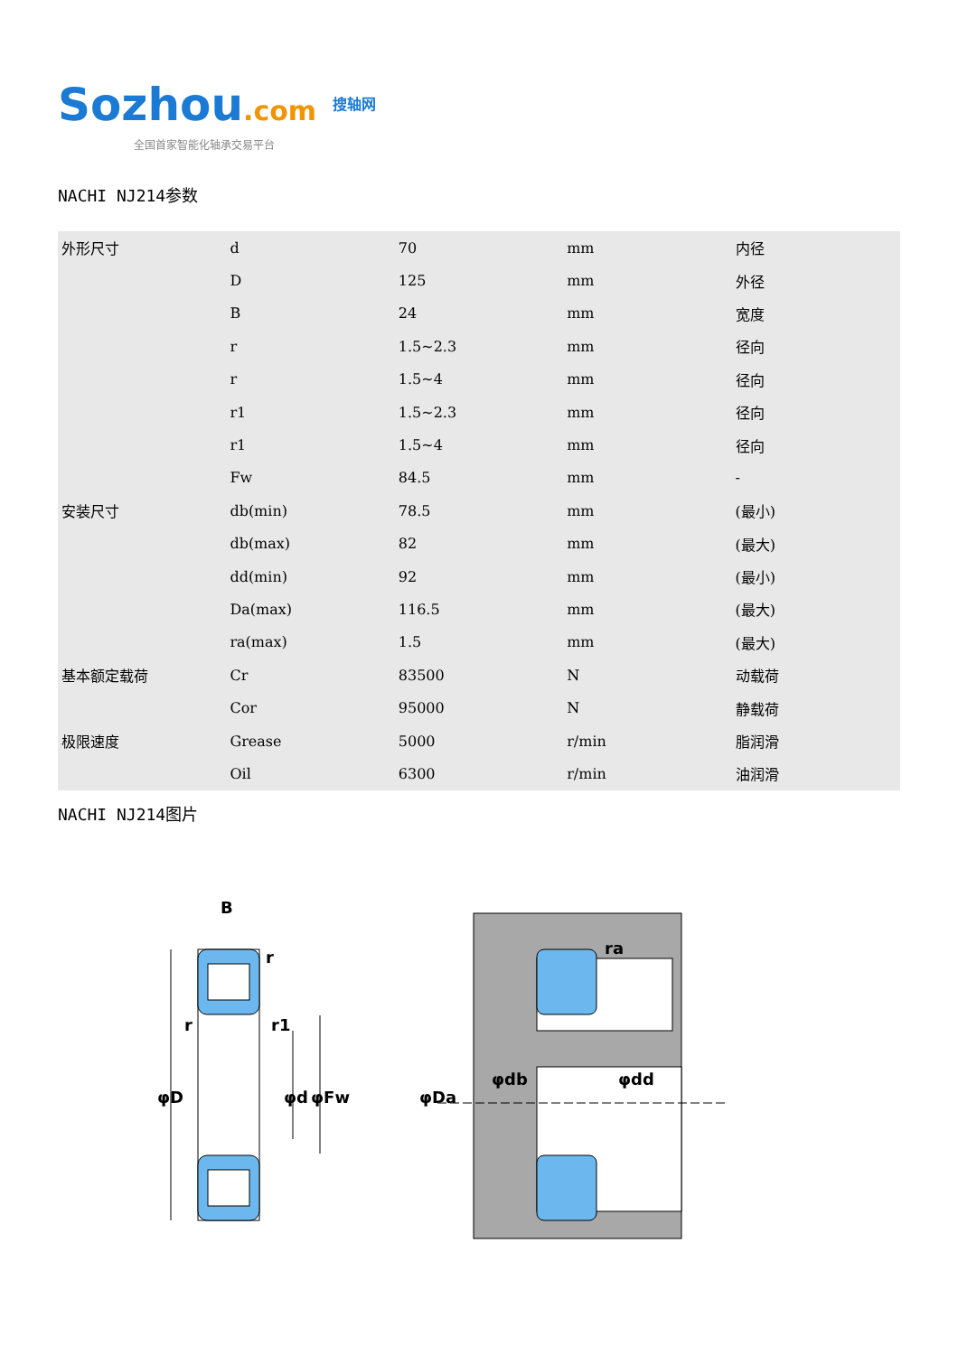Sozhou.com 搜轴网
全国首家智能化轴承交易平台
NACHI NJ214参数
| 外形尺寸 | d | 70 | mm | 内径 |
| | D | 125 | mm | 外径 |
| | B | 24 | mm | 宽度 |
| | r | 1.5~2.3 | mm | 径向 |
| | r | 1.5~4 | mm | 径向 |
| | r1 | 1.5~2.3 | mm | 径向 |
| | r1 | 1.5~4 | mm | 径向 |
| | Fw | 84.5 | mm | - |
| 安装尺寸 | db(min) | 78.5 | mm | (最小) |
| | db(max) | 82 | mm | (最大) |
| | dd(min) | 92 | mm | (最小) |
| | Da(max) | 116.5 | mm | (最大) |
| | ra(max) | 1.5 | mm | (最大) |
| 基本额定载荷 | Cr | 83500 | N | 动载荷 |
| | Cor | 95000 | N | 静载荷 |
| 极限速度 | Grease | 5000 | r/min | 脂润滑 |
| | Oil | 6300 | r/min | 油润滑 |
NACHI NJ214图片
B
r
r1
r
φD
φd
φFw
φDa
φdb
φdd
ra